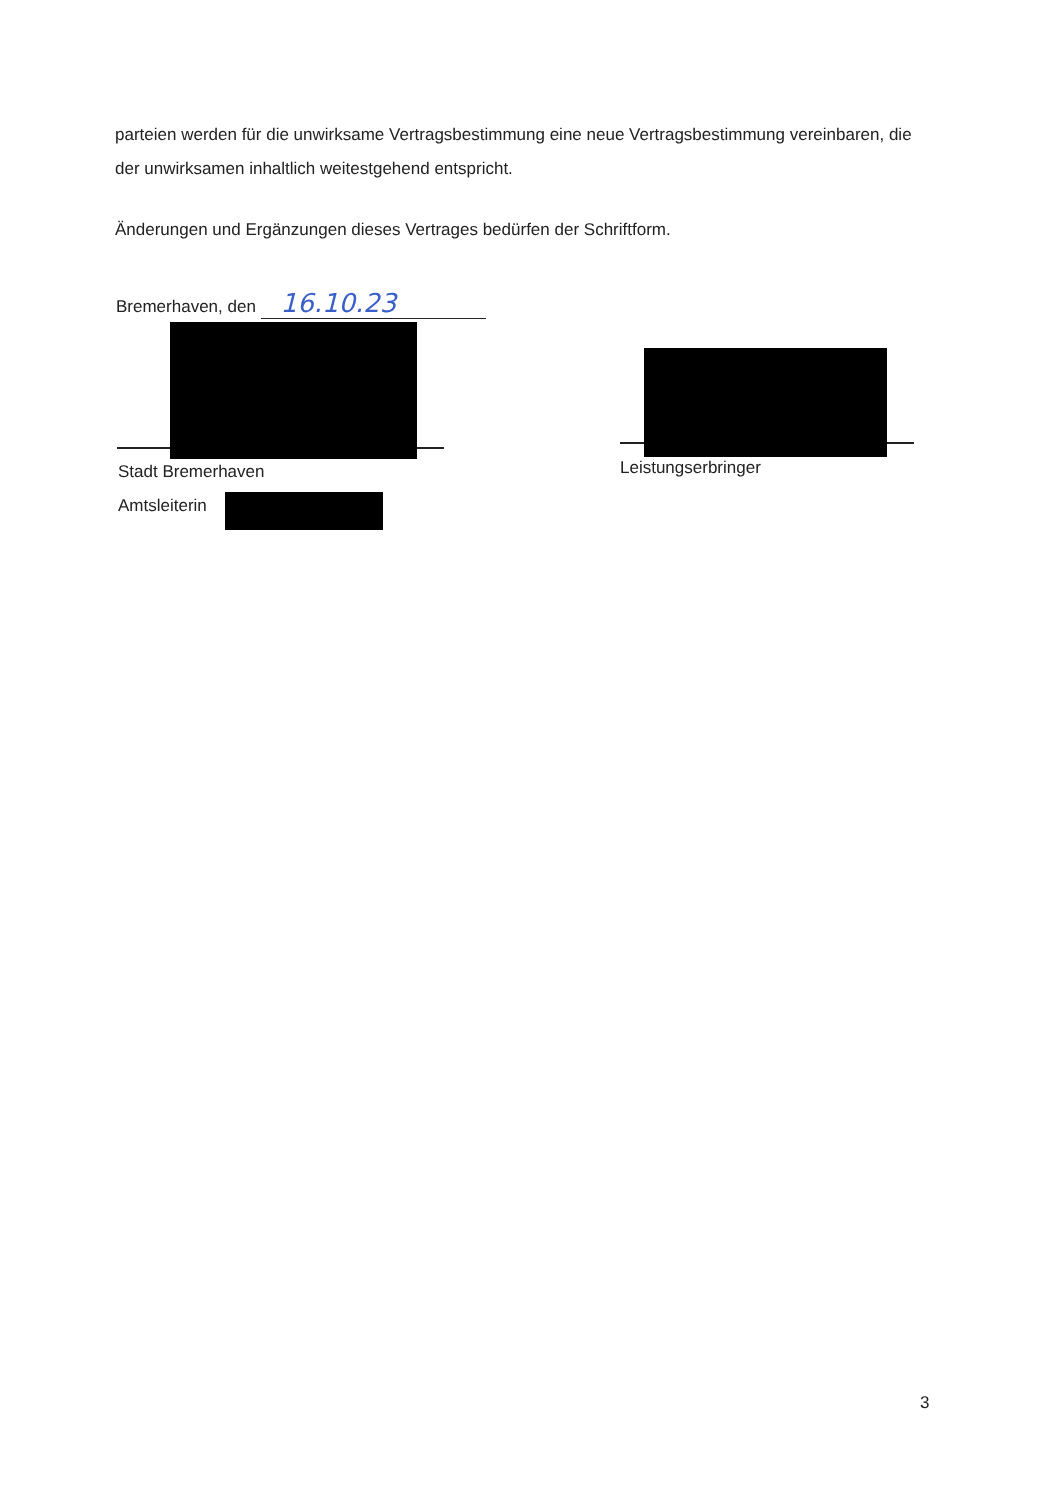parteien werden für die unwirksame Vertragsbestimmung eine neue Vertragsbestimmung vereinbaren, die der unwirksamen inhaltlich weitestgehend entspricht.
Änderungen und Ergänzungen dieses Vertrages bedürfen der Schriftform.
Bremerhaven, den 16.10.23
Stadt Bremerhaven
Amtsleiterin
Leistungserbringer
3